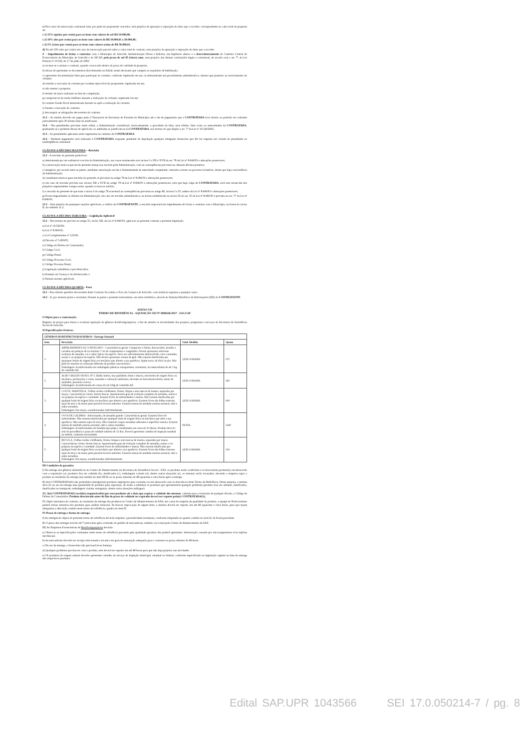c) Nos casos de inexecução contratual total, por parte do proponente vencedor, sem prejuízo da apuração e reparação do dano que a exceder, correspondente ao valor total da proposta de:
c.1) 15% (quinze por cento) para os itens com valores de até R$ 10.000,00;
c.2) 10% (dez por cento) para os itens com valores de R$ 10.000,01 a 50.000,00;
c.3) 5% (cinco por cento) para os itens com valores acima de R$ 50.000,01.
d) De até 10% (dez por cento) em caso de inexecução parcial sobre o valor total do contrato, sem prejuízo da apuração e reparação do dano que a exceder.
II – Impedimento de licitar e contratar com o Município de Joinville, Administração Direta e Indireta, nas hipóteses abaixo e o descredenciamento do Cadastro Central de Fornecedores do Município de Joinville e do SICAF, pelo prazo de até 05 (cinco) anos, sem prejuízo das demais cominações legais e contratuais, de acordo com o art. 7º, da Lei Federal nº 10.520, de 17 de julho de 2002:
a) recusar-se a assinar o contrato, quando convocado dentro do prazo de validade da proposta;
b) deixar de apresentar os documentos discriminados no Edital, tendo declarado que cumpria os requisitos de habilitação;
c) apresentar documentação falsa para participar no certame, conforme registrado em ata, ou demonstrado em procedimento administrativo, mesmo que posterior ao encerramento do certame;
d) retardar a execução do certame por conduta reprovável do proponente, registrada em ata;
e) não manter a proposta;
f) desistir de lance realizado na fase de competição;
g) comportar-se de modo inidôneo durante a realização do certame, registrado em ata;
h) cometer fraude fiscal demonstrada durante ou após a realização do certame;
i) fraudar a execução do contrato;
j) descumprir as obrigações decorrentes do contrato.
11.3 – As multas deverão ser pagas junto à Tesouraria da Secretaria de Fazenda do Município até o dia de pagamento que a CONTRATADA tiver direito ou poderão ser cobradas judicialmente após 30 (trinta) dias da notificação.
11.4 – Nas penalidades previstas neste edital, a Administração considerará, motivadamente, a gravidade da falta, seus efeitos, bem como os antecedentes da CONTRATADA, graduando-as e podendo deixar de aplicá-las, se admitidas as justificativas da CONTRATADA, nos termos do que dispõe o art. 7º da Lei nº 10.520/2002.
11.5 – As penalidades aplicadas serão registradas no cadastro da CONTRATADA.
11.6 – Nenhum pagamento será realizado à CONTRATADA enquanto pendente de liquidação qualquer obrigação financeira que lhe for imposta em virtude de penalidade ou inadimplência contratual.
CLÁUSULA DÉCIMA SEGUNDA – Rescisão
12.1 - A rescisão do presente poderá ser:
a) determinada por ato unilateral e escrito da Administração, nos casos enumerados nos incisos I a XII e XVII do art. 78 da Lei nº 8.666/93 e alterações posteriores;
b) a inexecução total ou parcial do presente enseja sua rescisão pela Administração, com as conseqüências previstas na cláusula décima-primeira;
c) amigável, por acordo entre as partes, mediante autorização escrita e fundamentada da autoridade competente, reduzida a termo no processo licitatório, desde que haja conveniência da Administração;
d) constituem motivos para rescisão do presente os previstos no artigo 78 da Lei nº 8.666/93 e alterações posteriores;
e) em caso de rescisão prevista nos incisos XII a XVII do artigo 78 da Lei nº 8.666/93 e alterações posteriores, sem que haja culpa da CONTRATADA, será esta ressarcida dos prejuízos regularmente comprovados, quando os houver sofrido;
f) a rescisão do presente de que trata o inciso I do artigo 78 acarretará as conseqüências previstas no artigo 80, incisos I a IV, ambos da Lei nº 8.666/93 e alterações posteriores;
g) ficam resguardados os direitos da Administração, em caso de rescisão administrativa, na forma estabelecida no inciso IX do art. 55 da Lei nº 8.666/93 e previsto no art. 77 da Lei nº 8.666/93.
12.2 – Sem prejuízo de quaisquer sanções aplicáveis, a critério do CONTRATANTE, a rescisão importará em impedimento de licitar e contratar com o Município, na forma do inciso II, do subitem 11.2.
CLAUSULA DÉCIMA TERCEIRA – Legislação Aplicável
13.1 – Nos termos do previsto no artigo 55, inciso XII, da Lei nº 8.666/93, aplica-se ao presente contrato a presente legislação:
a) Lei nº 10.520/02;
b) Lei nº 8.666/93;
c) Lei Complementar nº 123/06;
d) Decreto nº 5.450/05;
e) Código de Defesa do Consumidor;
f) Código Civil;
g) Código Penal;
h) Código Processo Civil;
i) Código Processo Penal;
j) Legislação trabalhista e previdenciária;
k) Estatuto da Criança e do Adolescente; e
l) Demais normas aplicáveis.
CLÁUSULA DÉCIMA QUARTA - Foro
14.1 - Para dirimir questões decorrentes deste Contrato fica eleito o Foro da Comarca de Joinville, com renúncia expressa a qualquer outro.
14.2 – E, por estarem justas e acertadas, firmam as partes o presente instrumento, em meio eletrônico, através do Sistema Eletrônico de Informações (SEI) do CONTRATANTE.
ANEXO VII
TERMO DE REFERÊNCIA - AQUISIÇÃO SEI Nº 0908166/2017 - SAS.UAF
I-Objeto para a contratação:
Registro de preços para futura e eventual aquisição de gêneros hortifrutigranjeiros, a fim de atender as necessidades dos projetos, programas e serviços da Secretaria de Assistência Social de Joinville.
II-Especificações técnicas:
| GÊNEROS HORTIFRUTIGRANJEIROS - Entrega Semanal | | | |
| --- | --- | --- | --- |
| item | Descrição | Unid. Medida | Quant. |
| 1 | AIPIM (MANDIOCA) CONGELADO - Características gerais: Compactos e firmes, descascados, lavados e cortados em pedaços de no máximo 7 cm de comprimento e congelados. Devem apresentar suficiente evolução de tamanho, cor e sabor típicos da espécie. Deve ser suficientemente desenvolvido, com o tamanho, aroma e cor próprios da espécie. Não deverá apresentar cristais de gelo. Não estarem danificados por quaisquer lesões de origem física ou mecânica que afetem a sua aparência. Aipim novo, de fácil cocção. Não pode ter mancha ou coloração diferente do produto característico. Embalagem: Acondicionados em embalagens plásticas transparentes, resistentes, lacradas/seladas de até 1 kg de conteúdo útil. | QUILOGRAMA | 675 |
| 2 | ALHO GRAUDO ROXO, Nº 5. Bulbo inteiro, boa qualidade, firme e intacto, sem lesões de origem física ou mecânica, perfurações e cortes, tamanho e coloração uniformes, devendo ser bem desenvolvido, isento de sujidades, parasitas e larvas. Embalagem: Acondicionada em caixas de até 10kg de conteúdo útil. | QUILOGRAMA | 180 |
| 3 | COUVE- MANTEIGA - Folhas verdes e brilhantes, firmes, limpas e sem marcas de insetos, separadas por maços. Características Gerais: Serem frescas. Apresentarem grau de evolução completo do tamanho, aroma e cor próprias da espécie e variedade. Estarem livres de enfermidades e insetos. Não estarem danificadas por qualquer lesão de origem física ou mecânica que afetem a sua aparência. Estarem livres das folhas externas sujas de terra e da maior parte possível da terra aderente. Estarem isentas de umidade externa anormal, odor e sabor estranhos. Embalagem: Em maços, acondicionados individualmente. | QUILOGRAMA | 600 |
| 4 | OVOS DE GALINHA - Selecionados, de tamanho grande. Características gerais: Estarem livres de enfermidades. Não estarem danificados por qualquer lesão de origem física ou mecânica que afete a sua aparência. Não estarem sujos de terra. Não conterem corpos estranhos aderentes à superfície externa. Estarem isentos de umidade externa anormal, odor e sabor estranhos. Embalagem: Acondicionados em bandeja tipo polpa e reembalados em caixa de 30 dúzias. Produto deve ter selo de procedência e prazo de validade mínimo de 15 dias. Deverá apresentar carimbo de inspeção estadual ou federal, conforme necessidade. | DUZIA | 2180 |
| 5 | RÚCULA - Folhas verdes e brilhantes, firmes, limpas e sem marcas de insetos, separadas por maços. Características Gerais: Serem frescas. Apresentarem grau de evolução completo do tamanho, aroma e cor próprias da espécie e variedade. Estarem livres de enfermidades e insetos. Não estarem danificadas por qualquer lesão de origem física ou mecânica que afetem a sua aparência. Estarem livres das folhas externas sujas de terra e da maior parte possível da terra aderente. Estarem isentas de umidade externa anormal, odor e sabor estranhos. Embalagem: Em maços, acondicionados individualmente. | QUILOGRAMA | 120 |
III-Condições de garantia:
I) Na entrega dos gêneros alimentícios no Centro de Abastecimento da Secretaria de Assistência Social - SAS, os produtos serão conferidos e se houver(em) produto(s) em desacordo com a requisição (a), produtos fora da validade (b), danificados (c), embalagem violada (d), dentre outras situações (e), os mesmos serão recusados, devendo a empresa repor o produto no momento da entrega (nos moldes do item III.II) ou no prazo máximo de 48 (quarenta e oito) horas após a entrega;
II) A(s) CONTRATADA(S) não poderá(ão) entregar(em) produtos impróprios para consumo ou em desacordo com os descritivos deste Termo de Referência. Desta maneira, a mesma deve ter no ato da entrega uma quantidade de produtos para reposição, de modo a substituir os produtos que apresentarem qualquer problema (produto fora da validade, danificados, danificados no transporte, embalagem violada, estragados, dentre outra situações análogas);
III) A(s) CONTRATADA(S) será(ão) responsável(is) por seus produtos até a data que expirar a validade dos mesmos, valendo para a resolução de qualquer dúvida, o Código de Defesa do Consumidor. Produto deteriorado antes do fim do prazo de validade ter expirado deverá ser reposto pela(s) CONTRATADA(S);
IV) Após assinatura do contrato, no momento da entrega dos produtos no Centro de Abastecimento da SAS, nos casos de suspeita da qualidade do produto, a equipe de Nutricionistas poderá retirar amostras dos produtos para análise sensorial. Se houver reprovação de algum item, o mesmo deverá ser reposto em até 48 (quarenta e oito) horas, para que sejam adequados a descrição contida neste termo de referência, quadro do item II.
IV-Prazo de entrega e forma de entrega:
I) As entregas do objeto do presente termo de referência deverão respeitar a periodicidade (semanal), conforme estipulada no quadro contido no item II, de forma parcelada.
II) O prazo das entregas será de até 7 (sete) dias após a emissão do pedido de mercadorias, emitido via e-mail pelo Centro de Abastecimento da SAS.
III) As Empresas Fornecedoras de Hortifrutigranjeiros deverão:
a) Observar as especificações constantes neste termo de referência prezando pela qualidade (produto não poderá apresentar: deterioração causada por microorganismos e/ou injúrias mecânicas).
b) As mercadorias deverão ser do tipo selecionada e lavada e ter grau de maturação adequado para o consumo no prazo mínimo de 48 horas.
c) No ato da entrega, o fornecedor não precisará levar balança.
d) Qualquer problema que houver com o produto, este deverá ser reposto em até 48 horas para que não haja prejuízo nas atividades.
e) Os produtos de origem animal deverão apresentar carimbo do serviço de inspeção municipal, estadual ou federal, conforme especificado na legislação vigente na data da entrega dos respectivos produtos.
Edital SAP.UPR 1043566 SEI 17.0.050214-7 / pg. 8